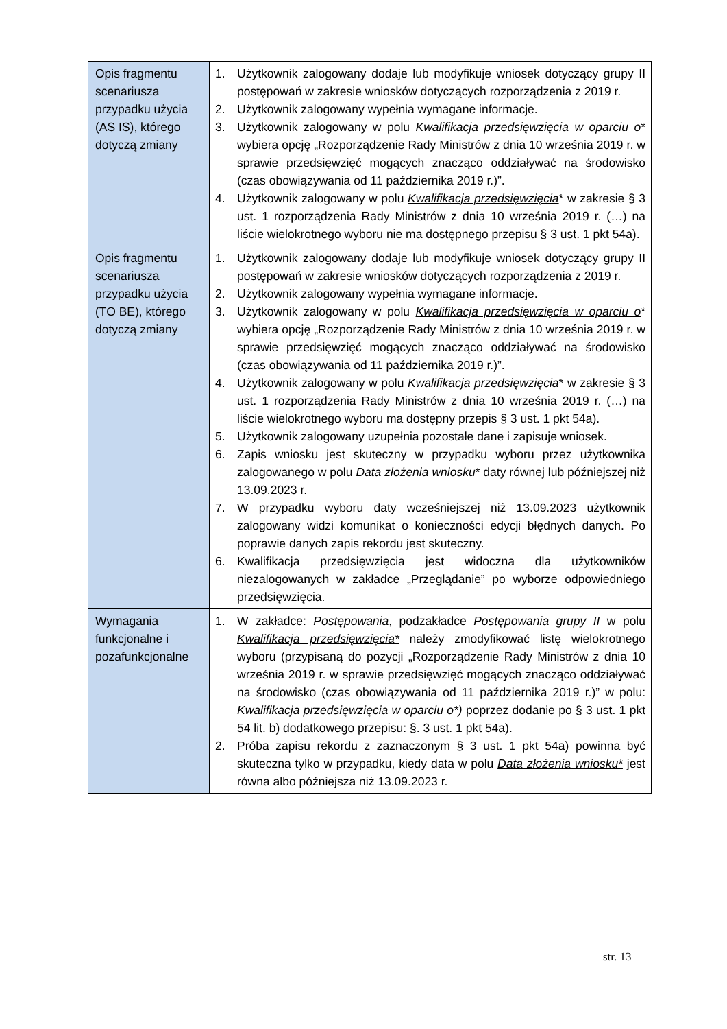| Opis fragmentu scenariusza przypadku użycia (AS IS), którego dotyczą zmiany | 1. Użytkownik zalogowany dodaje lub modyfikuje wniosek dotyczący grupy II postępowań w zakresie wniosków dotyczących rozporządzenia z 2019 r. 2. Użytkownik zalogowany wypełnia wymagane informacje. 3. Użytkownik zalogowany w polu Kwalifikacja przedsięwzięcia w oparciu o * wybiera opcję „Rozporządzenie Rady Ministrów z dnia 10 września 2019 r. w sprawie przedsięwzięć mogących znacząco oddziaływać na środowisko (czas obowiązywania od 11 października 2019 r.)”. 4. Użytkownik zalogowany w polu Kwalifikacja przedsięwzięcia * w zakresie § 3 ust. 1 rozporządzenia Rady Ministrów z dnia 10 września 2019 r. (…) na liście wielokrotnego wyboru nie ma dostępnego przepisu § 3 ust. 1 pkt 54a). |
| Opis fragmentu scenariusza przypadku użycia (TO BE), którego dotyczą zmiany | 1. Użytkownik zalogowany dodaje lub modyfikuje wniosek dotyczący grupy II postępowań w zakresie wniosków dotyczących rozporządzenia z 2019 r. 2. Użytkownik zalogowany wypełnia wymagane informacje. 3. Użytkownik zalogowany w polu Kwalifikacja przedsięwzięcia w oparciu o * wybiera opcję „Rozporządzenie Rady Ministrów z dnia 10 września 2019 r. w sprawie przedsięwzięć mogących znacząco oddziaływać na środowisko (czas obowiązywania od 11 października 2019 r.)”. 4. Użytkownik zalogowany w polu Kwalifikacja przedsięwzięcia * w zakresie § 3 ust. 1 rozporządzenia Rady Ministrów z dnia 10 września 2019 r. (…) na liście wielokrotnego wyboru ma dostępny przepis § 3 ust. 1 pkt 54a). 5. Użytkownik zalogowany uzupełnia pozostałe dane i zapisuje wniosek. 6. Zapis wniosku jest skuteczny w przypadku wyboru przez użytkownika zalogowanego w polu Data złożenia wniosku * daty równej lub późniejszej niż 13.09.2023 r. 7. W przypadku wyboru daty wcześniejszej niż 13.09.2023 użytkownik zalogowany widzi komunikat o konieczności edycji błędnych danych. Po poprawie danych zapis rekordu jest skuteczny. 6. Kwalifikacja przedsięwzięcia jest widoczna dla użytkowników niezalogowanych w zakładce „Przeglądanie” po wyborze odpowiedniego przedsięwzięcia. |
| Wymagania funkcjonalne i pozafunkcjonalne | 1. W zakładce: Postępowania , podzakładce Postępowania grupy II w polu Kwalifikacja przedsięwzięcia* należy zmodyfikować listę wielokrotnego wyboru (przypisaną do pozycji „Rozporządzenie Rady Ministrów z dnia 10 września 2019 r. w sprawie przedsięwzięć mogących znacząco oddziaływać na środowisko (czas obowiązywania od 11 października 2019 r.)” w polu: Kwalifikacja przedsięwzięcia w oparciu o*) poprzez dodanie po § 3 ust. 1 pkt 54 lit. b) dodatkowego przepisu: §. 3 ust. 1 pkt 54a). 2. Próba zapisu rekordu z zaznaczonym § 3 ust. 1 pkt 54a) powinna być skuteczna tylko w przypadku, kiedy data w polu Data złożenia wniosku* jest równa albo późniejsza niż 13.09.2023 r. |
str. 13